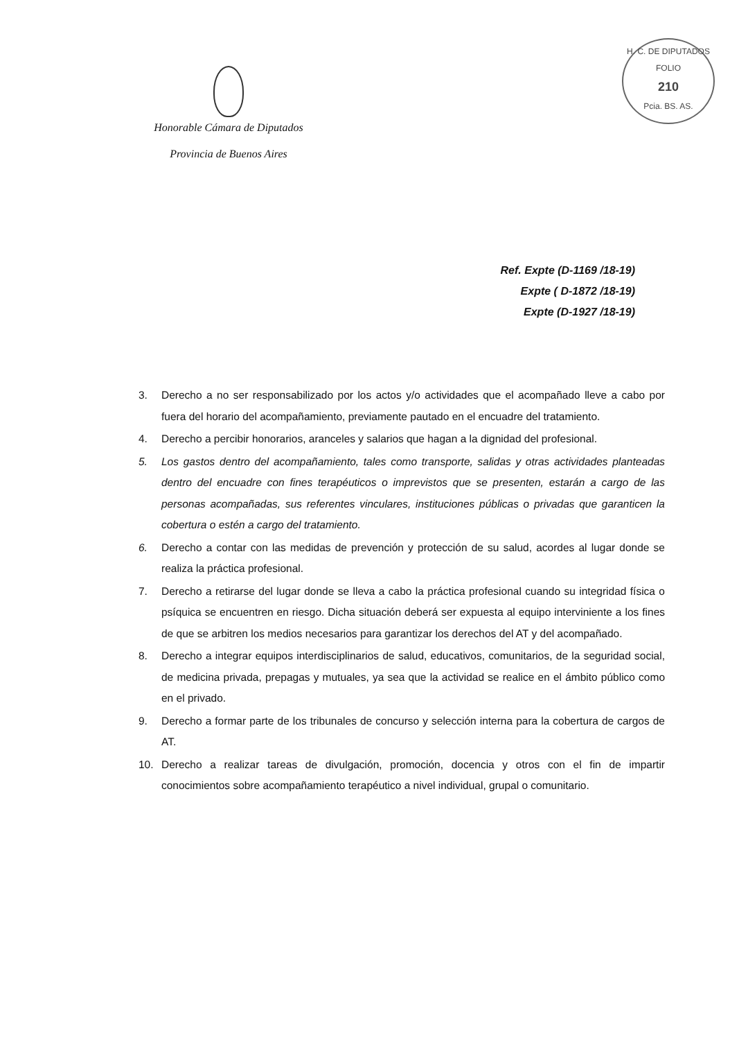Honorable Cámara de Diputados
Provincia de Buenos Aires
H. C. DE DIPUTADOS
FOLIO
210
Pcia. BS. AS.
Ref. Expte (D-1169 /18-19)
Expte ( D-1872 /18-19)
Expte (D-1927 /18-19)
3. Derecho a no ser responsabilizado por los actos y/o actividades que el acompañado lleve a cabo por fuera del horario del acompañamiento, previamente pautado en el encuadre del tratamiento.
4. Derecho a percibir honorarios, aranceles y salarios que hagan a la dignidad del profesional.
5. Los gastos dentro del acompañamiento, tales como transporte, salidas y otras actividades planteadas dentro del encuadre con fines terapéuticos o imprevistos que se presenten, estarán a cargo de las personas acompañadas, sus referentes vinculares, instituciones públicas o privadas que garanticen la cobertura o estén a cargo del tratamiento.
6. Derecho a contar con las medidas de prevención y protección de su salud, acordes al lugar donde se realiza la práctica profesional.
7. Derecho a retirarse del lugar donde se lleva a cabo la práctica profesional cuando su integridad física o psíquica se encuentren en riesgo. Dicha situación deberá ser expuesta al equipo interviniente a los fines de que se arbitren los medios necesarios para garantizar los derechos del AT y del acompañado.
8. Derecho a integrar equipos interdisciplinarios de salud, educativos, comunitarios, de la seguridad social, de medicina privada, prepagas y mutuales, ya sea que la actividad se realice en el ámbito público como en el privado.
9. Derecho a formar parte de los tribunales de concurso y selección interna para la cobertura de cargos de AT.
10. Derecho a realizar tareas de divulgación, promoción, docencia y otros con el fin de impartir conocimientos sobre acompañamiento terapéutico a nivel individual, grupal o comunitario.